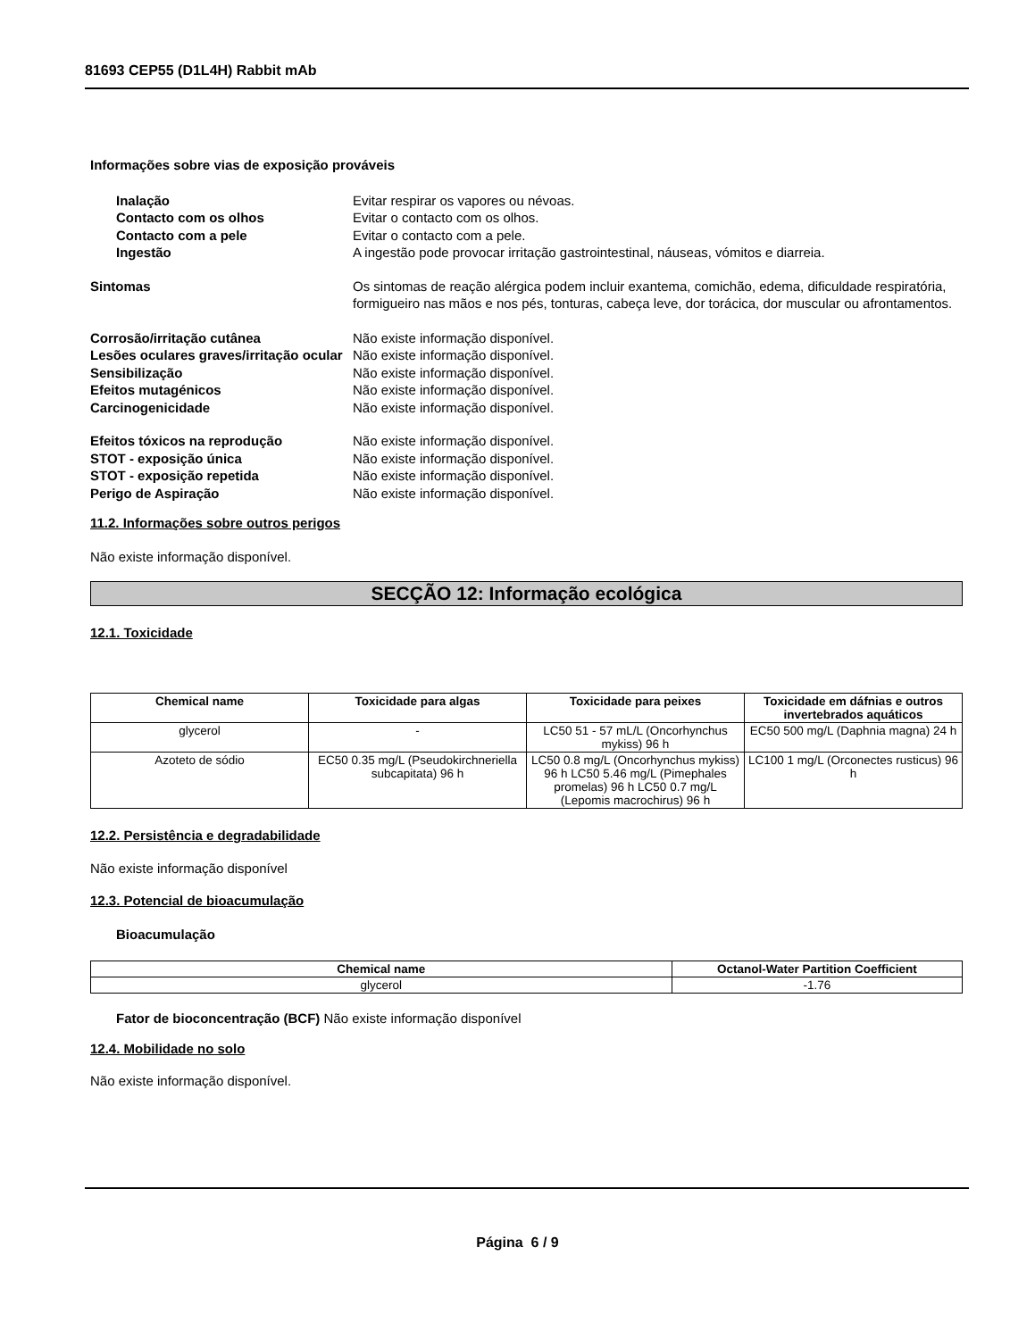81693 CEP55 (D1L4H) Rabbit mAb
Informações sobre vias de exposição prováveis
Inalação Evitar respirar os vapores ou névoas.
Contacto com os olhos Evitar o contacto com os olhos.
Contacto com a pele Evitar o contacto com a pele.
Ingestão A ingestão pode provocar irritação gastrointestinal, náuseas, vómitos e diarreia.
Sintomas Os sintomas de reação alérgica podem incluir exantema, comichão, edema, dificuldade respiratória, formigueiro nas mãos e nos pés, tonturas, cabeça leve, dor torácica, dor muscular ou afrontamentos.
Corrosão/irritação cutânea Não existe informação disponível.
Lesões oculares graves/irritação ocular
Não existe informação disponível.
Sensibilização Não existe informação disponível.
Efeitos mutagénicos Não existe informação disponível.
Carcinogenicidade Não existe informação disponível.
Efeitos tóxicos na reprodução Não existe informação disponível.
STOT - exposição única Não existe informação disponível.
STOT - exposição repetida Não existe informação disponível.
Perigo de Aspiração Não existe informação disponível.
11.2. Informações sobre outros perigos
Não existe informação disponível.
SECÇÃO 12: Informação ecológica
12.1. Toxicidade
| Chemical name | Toxicidade para algas | Toxicidade para peixes | Toxicidade em dáfnias e outros invertebrados aquáticos |
| --- | --- | --- | --- |
| glycerol | - | LC50 51 - 57 mL/L (Oncorhynchus mykiss) 96 h | EC50 500 mg/L (Daphnia magna) 24 h |
| Azoteto de sódio | EC50 0.35 mg/L (Pseudokirchneriella subcapitata) 96 h | LC50 0.8 mg/L (Oncorhynchus mykiss) 96 h LC50 5.46 mg/L (Pimephales promelas) 96 h LC50 0.7 mg/L (Lepomis macrochirus) 96 h | LC100 1 mg/L (Orconectes rusticus) 96 h |
12.2. Persistência e degradabilidade
Não existe informação disponível
12.3. Potencial de bioacumulação
Bioacumulação
| Chemical name | Octanol-Water Partition Coefficient |
| --- | --- |
| glycerol | -1.76 |
Fator de bioconcentração (BCF) Não existe informação disponível
12.4. Mobilidade no solo
Não existe informação disponível.
Página 6 / 9